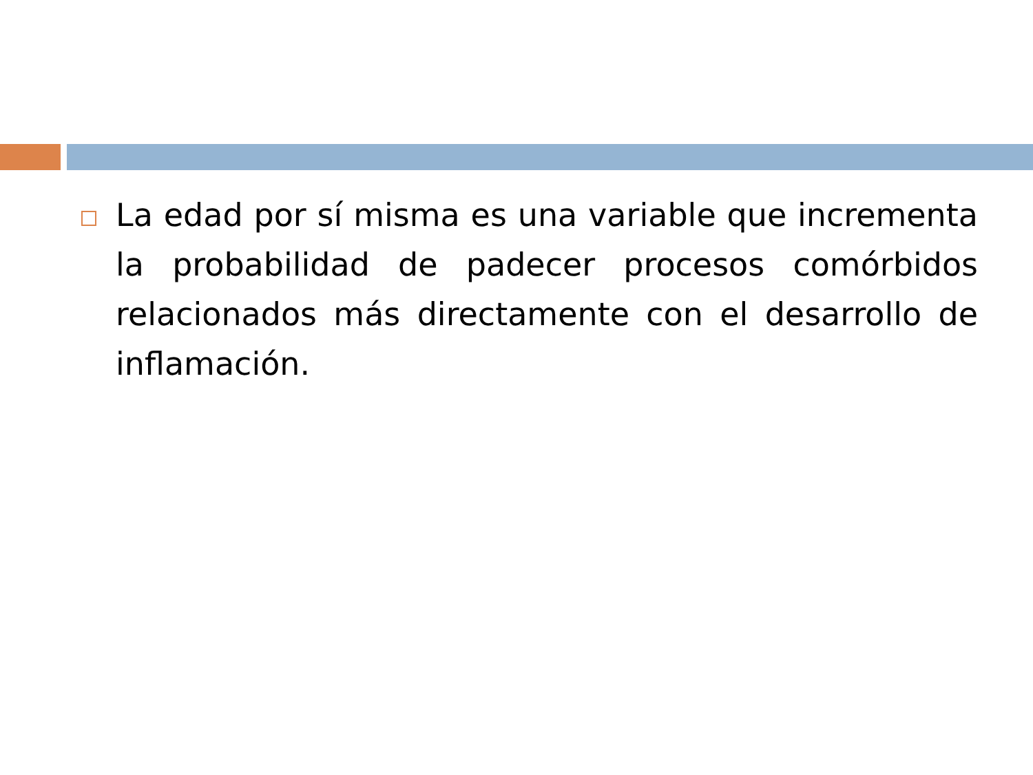La edad por sí misma es una variable que incrementa la probabilidad de padecer procesos comórbidos relacionados más directamente con el desarrollo de inflamación.